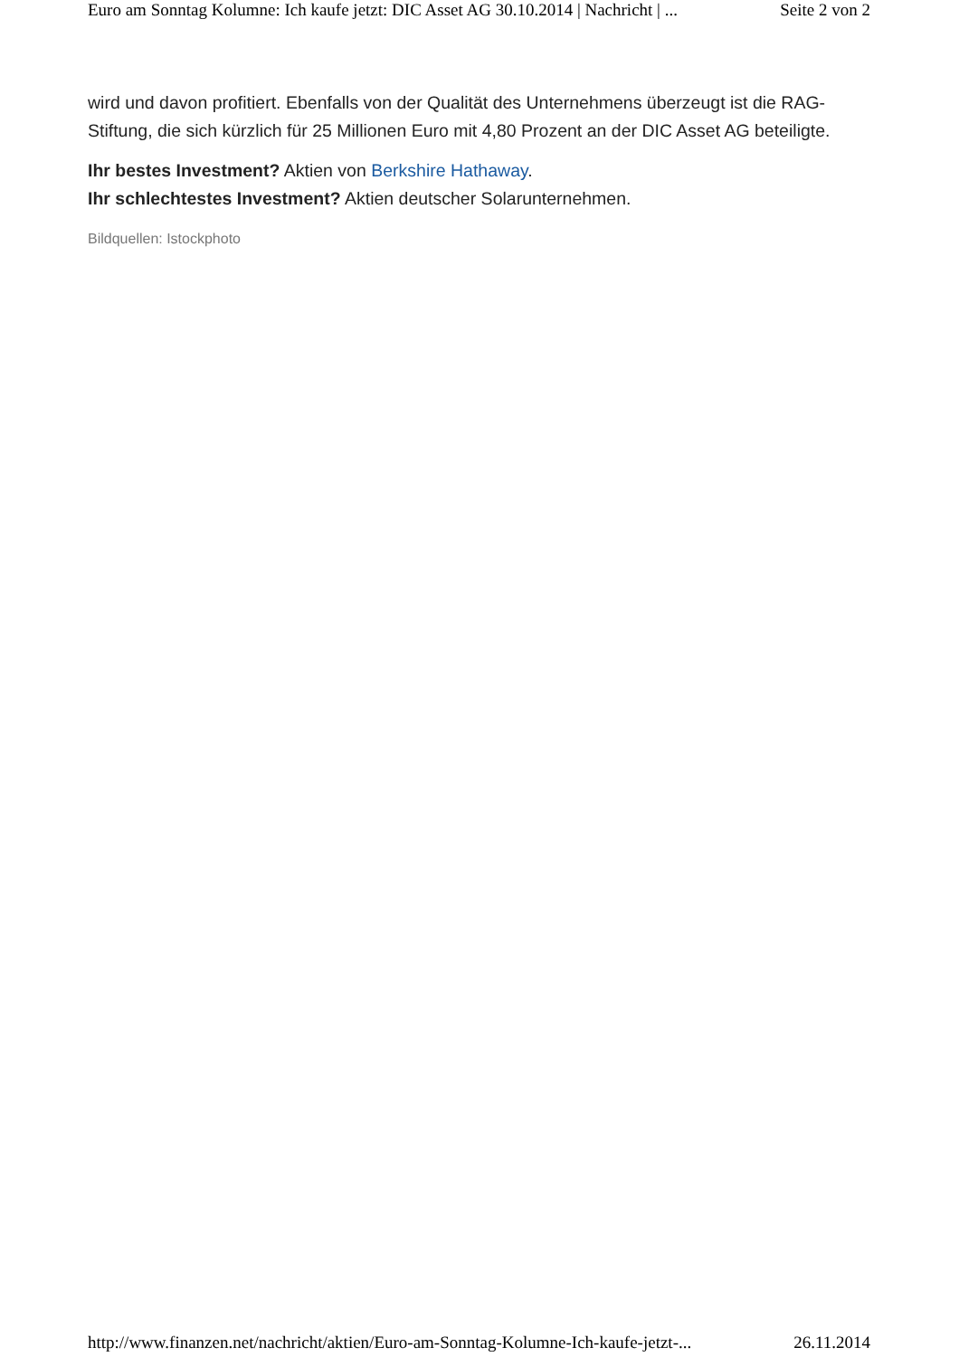Euro am Sonntag Kolumne: Ich kaufe jetzt: DIC Asset AG 30.10.2014 | Nachricht | ... Seite 2 von 2
wird und davon profitiert. Ebenfalls von der Qualität des Unternehmens überzeugt ist die RAG-Stiftung, die sich kürzlich für 25 Millionen Euro mit 4,80 Prozent an der DIC Asset AG beteiligte.
Ihr bestes Investment? Aktien von Berkshire Hathaway.
Ihr schlechtestes Investment? Aktien deutscher Solarunternehmen.
Bildquellen: Istockphoto
http://www.finanzen.net/nachricht/aktien/Euro-am-Sonntag-Kolumne-Ich-kaufe-jetzt-... 26.11.2014